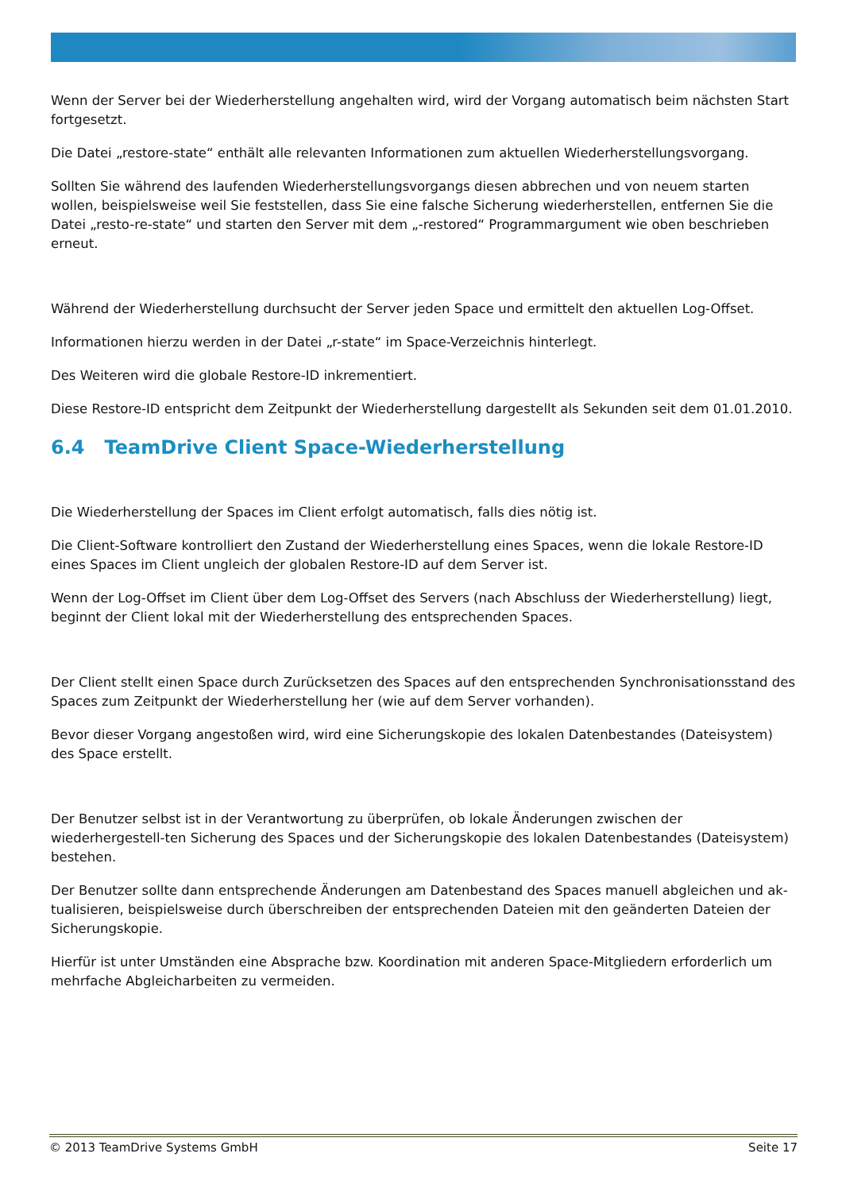Wenn der Server bei der Wiederherstellung angehalten wird, wird der Vorgang automatisch beim nächsten Start fortgesetzt.
Die Datei „restore-state“ enthält alle relevanten Informationen zum aktuellen Wiederherstellungsvorgang.
Sollten Sie während des laufenden Wiederherstellungsvorgangs diesen abbrechen und von neuem starten wollen, beispielsweise weil Sie feststellen, dass Sie eine falsche Sicherung wiederherstellen, entfernen Sie die Datei „resto-re-state“ und starten den Server mit dem „-restored“ Programmargument wie oben beschrieben erneut.
Während der Wiederherstellung durchsucht der Server jeden Space und ermittelt den aktuellen Log-Offset.
Informationen hierzu werden in der Datei „r-state“ im Space-Verzeichnis hinterlegt.
Des Weiteren wird die globale Restore-ID inkrementiert.
Diese Restore-ID entspricht dem Zeitpunkt der Wiederherstellung dargestellt als Sekunden seit dem 01.01.2010.
6.4 TeamDrive Client Space-Wiederherstellung
Die Wiederherstellung der Spaces im Client erfolgt automatisch, falls dies nötig ist.
Die Client-Software kontrolliert den Zustand der Wiederherstellung eines Spaces, wenn die lokale Restore-ID eines Spaces im Client ungleich der globalen Restore-ID auf dem Server ist.
Wenn der Log-Offset im Client über dem Log-Offset des Servers (nach Abschluss der Wiederherstellung) liegt, beginnt der Client lokal mit der Wiederherstellung des entsprechenden Spaces.
Der Client stellt einen Space durch Zurücksetzen des Spaces auf den entsprechenden Synchronisationsstand des Spaces zum Zeitpunkt der Wiederherstellung her (wie auf dem Server vorhanden).
Bevor dieser Vorgang angestoßen wird, wird eine Sicherungskopie des lokalen Datenbestandes (Dateisystem) des Space erstellt.
Der Benutzer selbst ist in der Verantwortung zu überprüfen, ob lokale Änderungen zwischen der wiederhergestell-ten Sicherung des Spaces und der Sicherungskopie des lokalen Datenbestandes (Dateisystem) bestehen.
Der Benutzer sollte dann entsprechende Änderungen am Datenbestand des Spaces manuell abgleichen und ak-tualisieren, beispielsweise durch überschreiben der entsprechenden Dateien mit den geänderten Dateien der Sicherungskopie.
Hierfür ist unter Umständen eine Absprache bzw. Koordination mit anderen Space-Mitgliedern erforderlich um mehrfache Abgleicharbeiten zu vermeiden.
© 2013 TeamDrive Systems GmbH Seite 17